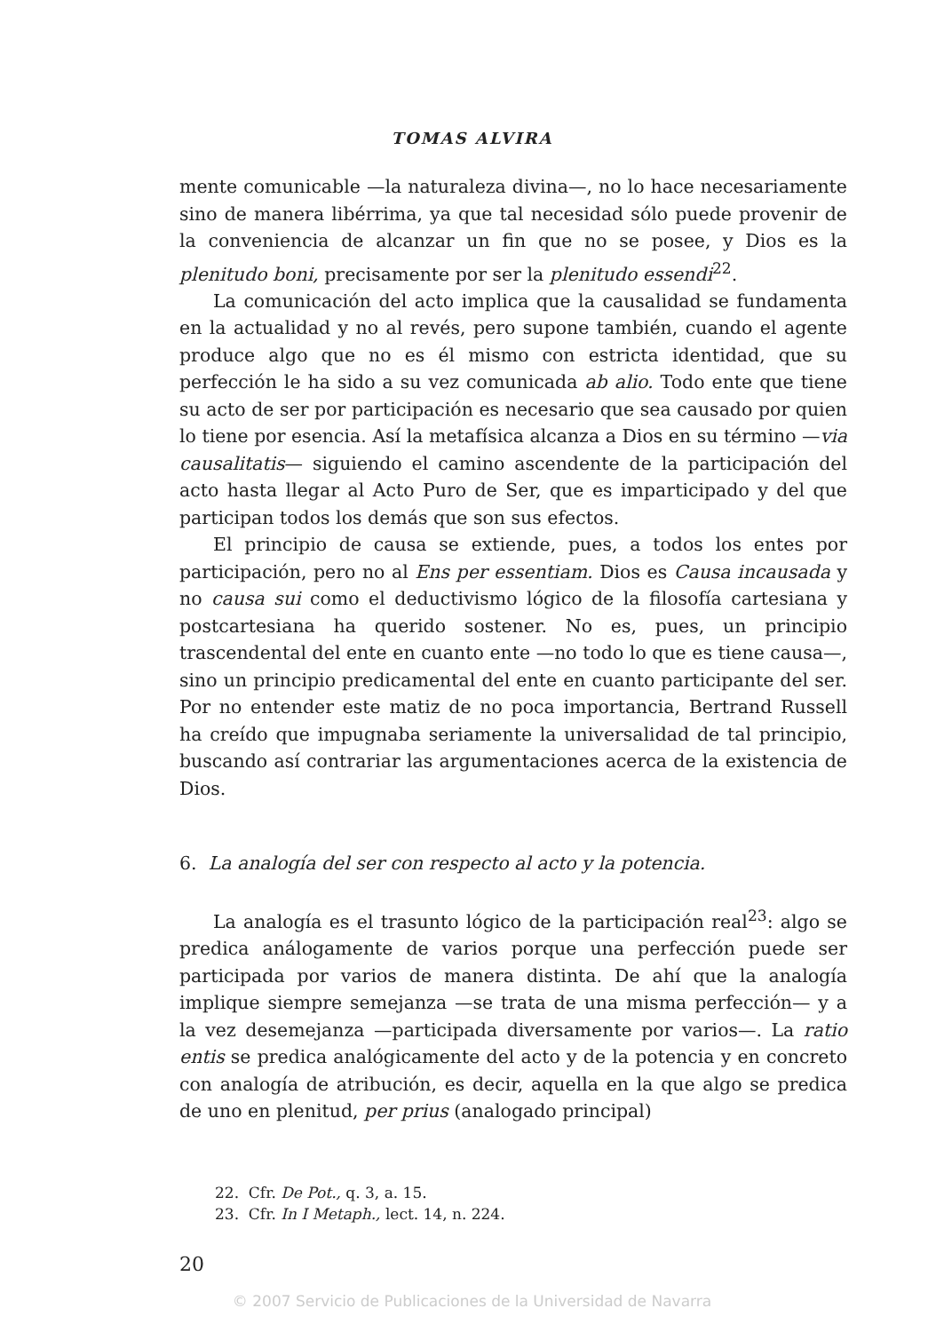TOMAS ALVIRA
mente comunicable —la naturaleza divina—, no lo hace necesariamente sino de manera libérrima, ya que tal necesidad sólo puede provenir de la conveniencia de alcanzar un fin que no se posee, y Dios es la plenitudo boni, precisamente por ser la plenitudo essendi<sup>22</sup>.
La comunicación del acto implica que la causalidad se fundamenta en la actualidad y no al revés, pero supone también, cuando el agente produce algo que no es él mismo con estricta identidad, que su perfección le ha sido a su vez comunicada ab alio. Todo ente que tiene su acto de ser por participación es necesario que sea causado por quien lo tiene por esencia. Así la metafísica alcanza a Dios en su término —via causalitatis— siguiendo el camino ascendente de la participación del acto hasta llegar al Acto Puro de Ser, que es imparticipado y del que participan todos los demás que son sus efectos.
El principio de causa se extiende, pues, a todos los entes por participación, pero no al Ens per essentiam. Dios es Causa incausada y no causa sui como el deductivismo lógico de la filosofía cartesiana y postcartesiana ha querido sostener. No es, pues, un principio trascendental del ente en cuanto ente —no todo lo que es tiene causa—, sino un principio predicamental del ente en cuanto participante del ser. Por no entender este matiz de no poca importancia, Bertrand Russell ha creído que impugnaba seriamente la universalidad de tal principio, buscando así contrariar las argumentaciones acerca de la existencia de Dios.
6. La analogía del ser con respecto al acto y la potencia.
La analogía es el trasunto lógico de la participación real<sup>23</sup>: algo se predica análogamente de varios porque una perfección puede ser participada por varios de manera distinta. De ahí que la analogía implique siempre semejanza —se trata de una misma perfección— y a la vez desemejanza —participada diversamente por varios—. La ratio entis se predica analógicamente del acto y de la potencia y en concreto con analogía de atribución, es decir, aquella en la que algo se predica de uno en plenitud, per prius (analogado principal)
22. Cfr. De Pot., q. 3, a. 15.
23. Cfr. In I Metaph., lect. 14, n. 224.
20
© 2007 Servicio de Publicaciones de la Universidad de Navarra